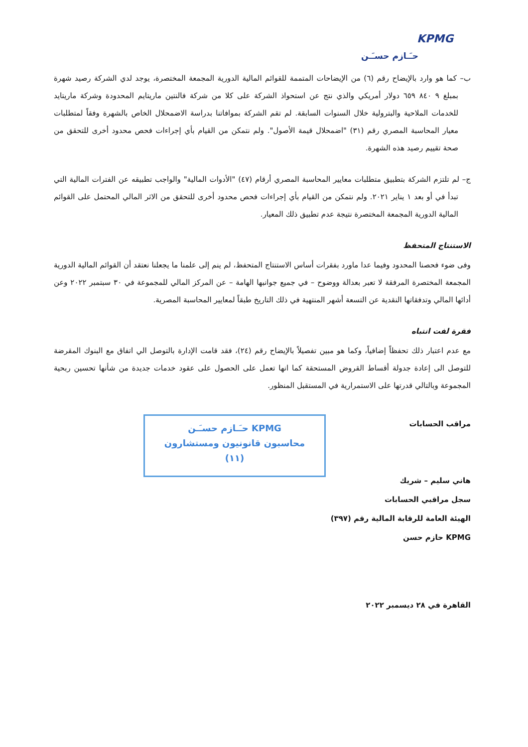KPMG
حـَـازم حسـَـن
ب– كما هو وارد بالإيضاح رقم (٦) من الإيضاحات المتممة للقوائم المالية الدورية المجمعة المختصرة، يوجد لدي الشركة رصيد شهرة بمبلغ ٩ ٨٤٠ ٦٥٩ دولار أمريكي والذي نتج عن استحواذ الشركة على كلا من شركة فالنتين ماريتايم المحدودة وشركة ماريتايد للخدمات الملاحية والبترولية خلال السنوات السابقة. لم تقم الشركة بموافاتنا بدراسة الاضمحلال الخاص بالشهرة وفقاً لمتطلبات معيار المحاسبة المصري رقم (٣١) "اضمحلال قيمة الأصول". ولم نتمكن من القيام بأي إجراءات فحص محدود أخرى للتحقق من صحة تقييم رصيد هذه الشهرة.
ج– لم تلتزم الشركة بتطبيق متطلبات معايير المحاسبة المصري أرقام (٤٧) "الأدوات المالية" والواجب تطبيقه عن الفترات المالية التي تبدأ في أو بعد ١ يناير ٢٠٢١. ولم نتمكن من القيام بأي إجراءات فحص محدود أخرى للتحقق من الاثر المالي المحتمل على القوائم المالية الدورية المجمعة المختصرة نتيجة عدم تطبيق ذلك المعيار.
الاستنتاج المتحفظ
وفى ضوء فحصنا المحدود وفيما عدا ماورد بفقرات أساس الاستنتاج المتحفظ، لم ينم إلى علمنا ما يجعلنا نعتقد أن القوائم المالية الدورية المجمعة المختصرة المرفقة لا تعبر بعدالة ووضوح – في جميع جوانبها الهامة – عن المركز المالي للمجموعة في ٣٠ سبتمبر ٢٠٢٢ وعن أدائها المالي وتدفقاتها النقدية عن التسعة أشهر المنتهية في ذلك التاريخ طبقاً لمعايير المحاسبة المصرية.
فقرة لفت انتباه
مع عدم اعتبار ذلك تحفظاً إضافياً، وكما هو مبين تفصيلاً بالإيضاح رقم (٢٤)، فقد قامت الإدارة بالتوصل الي اتفاق مع البنوك المقرضة للتوصل الى إعادة جدولة أقساط القروض المستحقة كما انها تعمل على الحصول على عقود خدمات جديدة من شأنها تحسين ربحية المجموعة وبالتالي قدرتها على الاستمرارية في المستقبل المنظور.
مراقب الحسابات
هاني سليم – شريك
سجل مراقبي الحسابات
الهيئة العامة للرقابة المالية رقم (٣٩٧)
KPMG حازم حسن
KPMG حـَـازم حسـَـن
محاسبون قانونيون ومستشارون
(١١)
القاهرة في ٢٨ ديسمبر ٢٠٢٢